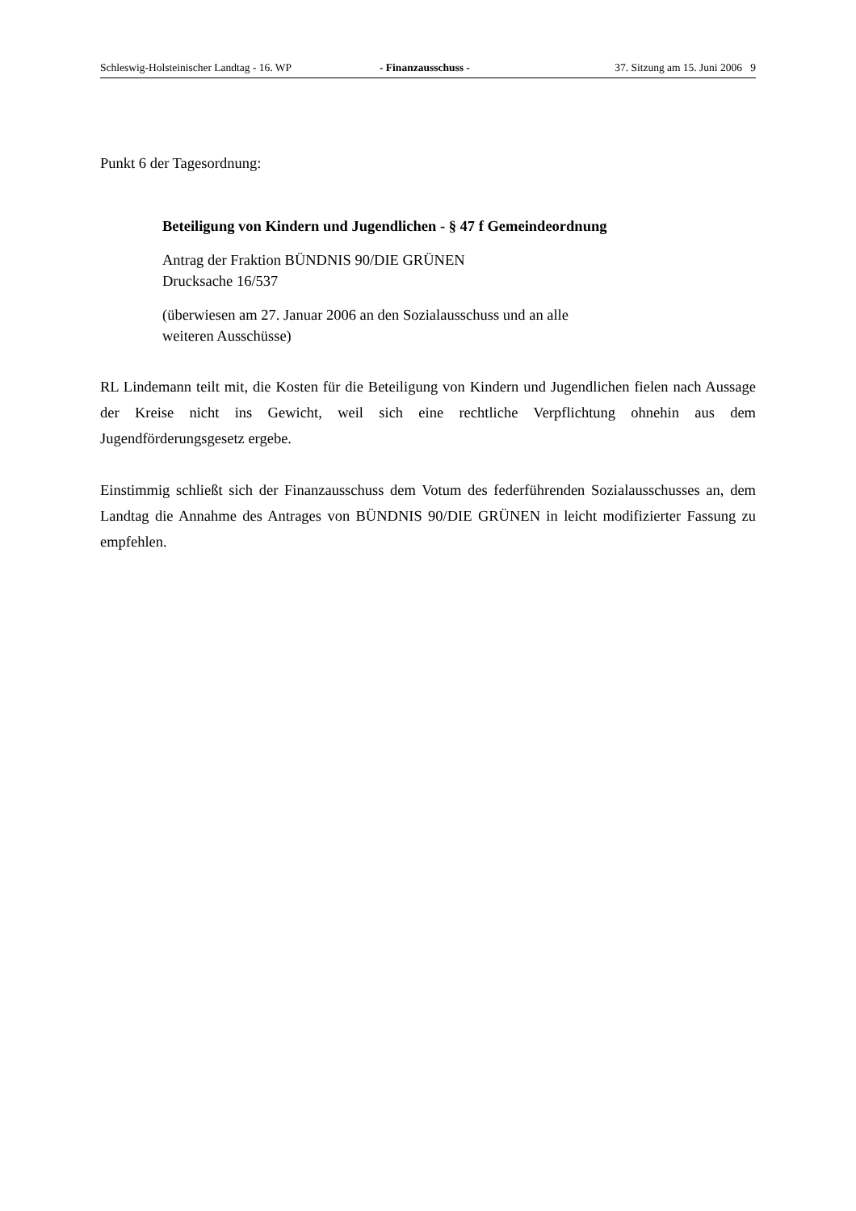Schleswig-Holsteinischer Landtag - 16. WP - Finanzausschuss - 37. Sitzung am 15. Juni 2006 9
Punkt 6 der Tagesordnung:
Beteiligung von Kindern und Jugendlichen - § 47 f Gemeindeordnung
Antrag der Fraktion BÜNDNIS 90/DIE GRÜNEN
Drucksache 16/537
(überwiesen am 27. Januar 2006 an den Sozialausschuss und an alle
weiteren Ausschüsse)
RL Lindemann teilt mit, die Kosten für die Beteiligung von Kindern und Jugendlichen fielen nach Aussage der Kreise nicht ins Gewicht, weil sich eine rechtliche Verpflichtung ohnehin aus dem Jugendförderungsgesetz ergebe.
Einstimmig schließt sich der Finanzausschuss dem Votum des federführenden Sozialausschusses an, dem Landtag die Annahme des Antrages von BÜNDNIS 90/DIE GRÜNEN in leicht modifizierter Fassung zu empfehlen.